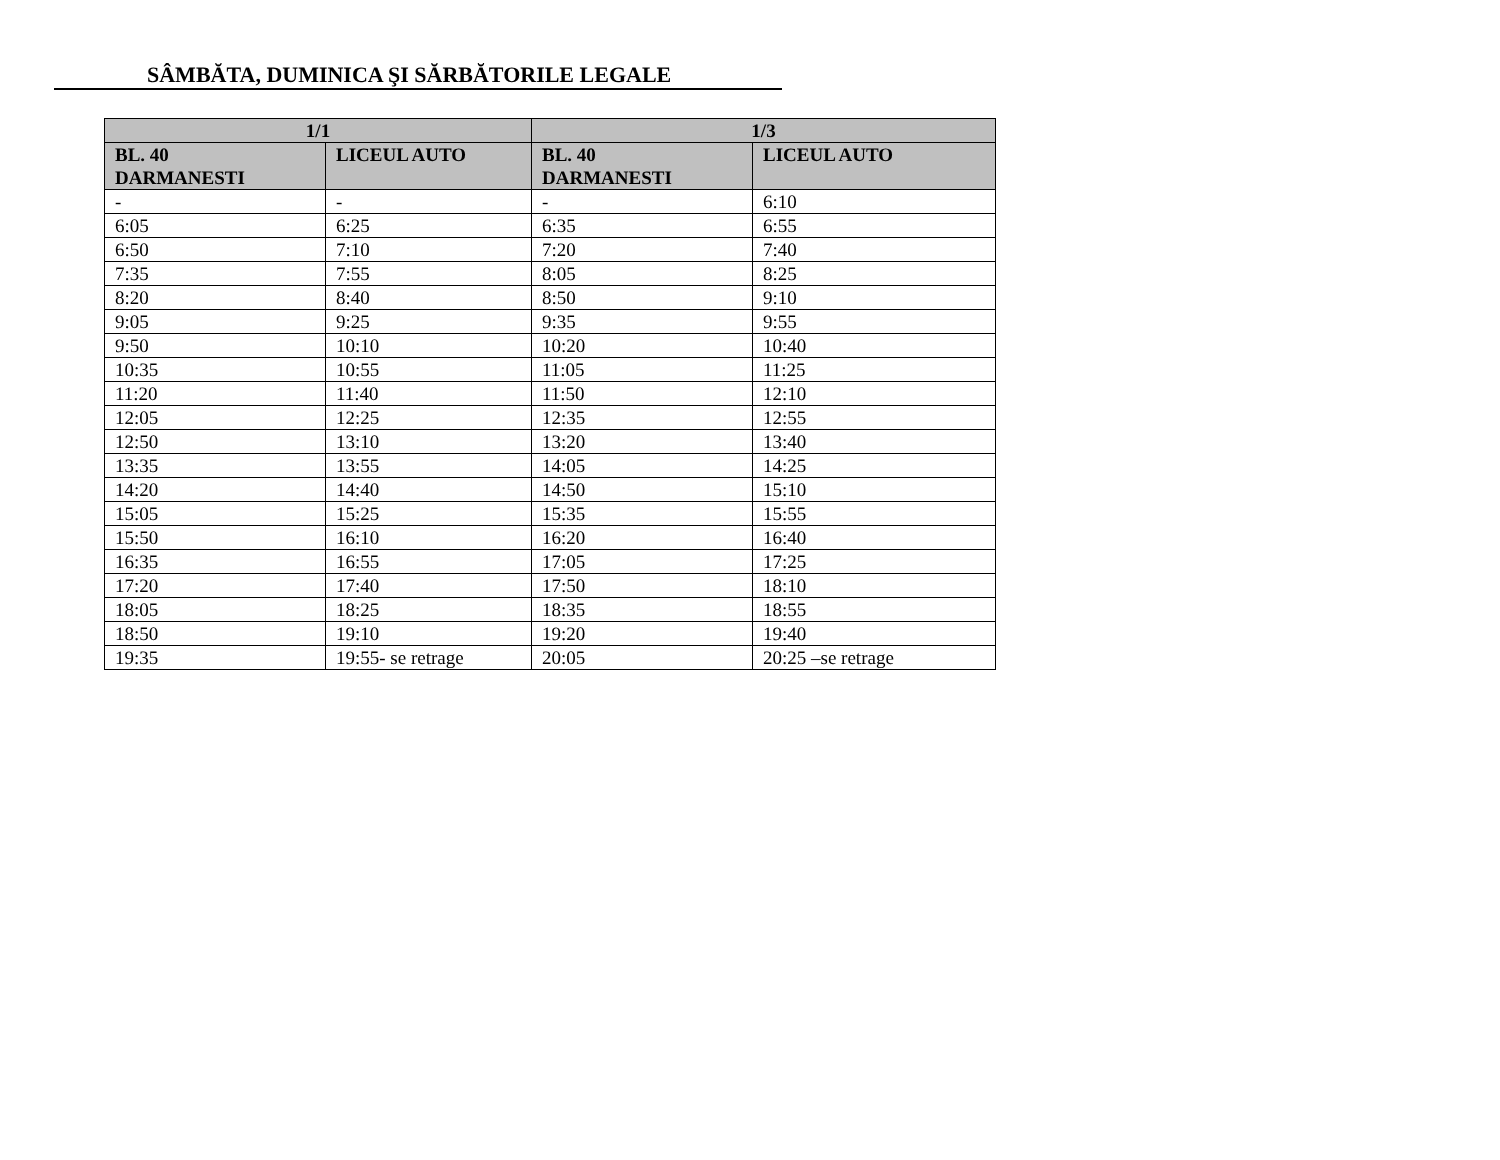SÂMBĂTA, DUMINICA ŞI SĂRBĂTORILE LEGALE
| 1/1 | | 1/3 | |
| --- | --- | --- | --- |
| BL. 40 DARMANESTI | LICEUL AUTO | BL. 40 DARMANESTI | LICEUL AUTO |
| - | - | - | 6:10 |
| 6:05 | 6:25 | 6:35 | 6:55 |
| 6:50 | 7:10 | 7:20 | 7:40 |
| 7:35 | 7:55 | 8:05 | 8:25 |
| 8:20 | 8:40 | 8:50 | 9:10 |
| 9:05 | 9:25 | 9:35 | 9:55 |
| 9:50 | 10:10 | 10:20 | 10:40 |
| 10:35 | 10:55 | 11:05 | 11:25 |
| 11:20 | 11:40 | 11:50 | 12:10 |
| 12:05 | 12:25 | 12:35 | 12:55 |
| 12:50 | 13:10 | 13:20 | 13:40 |
| 13:35 | 13:55 | 14:05 | 14:25 |
| 14:20 | 14:40 | 14:50 | 15:10 |
| 15:05 | 15:25 | 15:35 | 15:55 |
| 15:50 | 16:10 | 16:20 | 16:40 |
| 16:35 | 16:55 | 17:05 | 17:25 |
| 17:20 | 17:40 | 17:50 | 18:10 |
| 18:05 | 18:25 | 18:35 | 18:55 |
| 18:50 | 19:10 | 19:20 | 19:40 |
| 19:35 | 19:55- se retrage | 20:05 | 20:25 –se retrage |